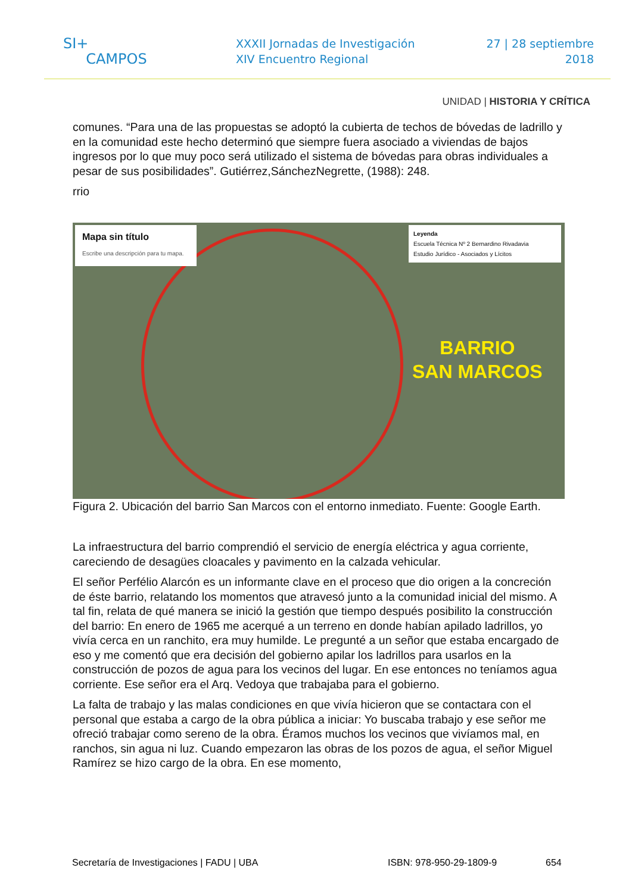SI+
CAMPOS
XXXII Jornadas de Investigación
XIV Encuentro Regional
27 | 28 septiembre
2018
UNIDAD | HISTORIA Y CRÍTICA
comunes. “Para una de las propuestas se adoptó la cubierta de techos de bóvedas de ladrillo y en la comunidad este hecho determinó que siempre fuera asociado a viviendas de bajos ingresos por lo que muy poco será utilizado el sistema de bóvedas para obras individuales a pesar de sus posibilidades”. Gutiérrez,SánchezNegrette, (1988): 248.
rrio
Mapa sin título
Escribe una descripción para tu mapa.
Leyenda
Escuela Técnica Nº 2 Bernardino Rivadavia
Estudio Jurídico - Asociados y Lícitos
BARRIO
SAN MARCOS
Figura 2. Ubicación del barrio San Marcos con el entorno inmediato. Fuente: Google Earth.
La infraestructura del barrio comprendió el servicio de energía eléctrica y agua corriente, careciendo de desagües cloacales y pavimento en la calzada vehicular.
El señor Perfélio Alarcón es un informante clave en el proceso que dio origen a la concreción de éste barrio, relatando los momentos que atravesó junto a la comunidad inicial del mismo. A tal fin, relata de qué manera se inició la gestión que tiempo después posibilito la construcción del barrio: En enero de 1965 me acerqué a un terreno en donde habían apilado ladrillos, yo vivía cerca en un ranchito, era muy humilde. Le pregunté a un señor que estaba encargado de eso y me comentó que era decisión del gobierno apilar los ladrillos para usarlos en la construcción de pozos de agua para los vecinos del lugar. En ese entonces no teníamos agua corriente. Ese señor era el Arq. Vedoya que trabajaba para el gobierno.
La falta de trabajo y las malas condiciones en que vivía hicieron que se contactara con el personal que estaba a cargo de la obra pública a iniciar: Yo buscaba trabajo y ese señor me ofreció trabajar como sereno de la obra. Éramos muchos los vecinos que vivíamos mal, en ranchos, sin agua ni luz. Cuando empezaron las obras de los pozos de agua, el señor Miguel Ramírez se hizo cargo de la obra. En ese momento,
Secretaría de Investigaciones | FADU | UBA ISBN: 978-950-29-1809-9 654